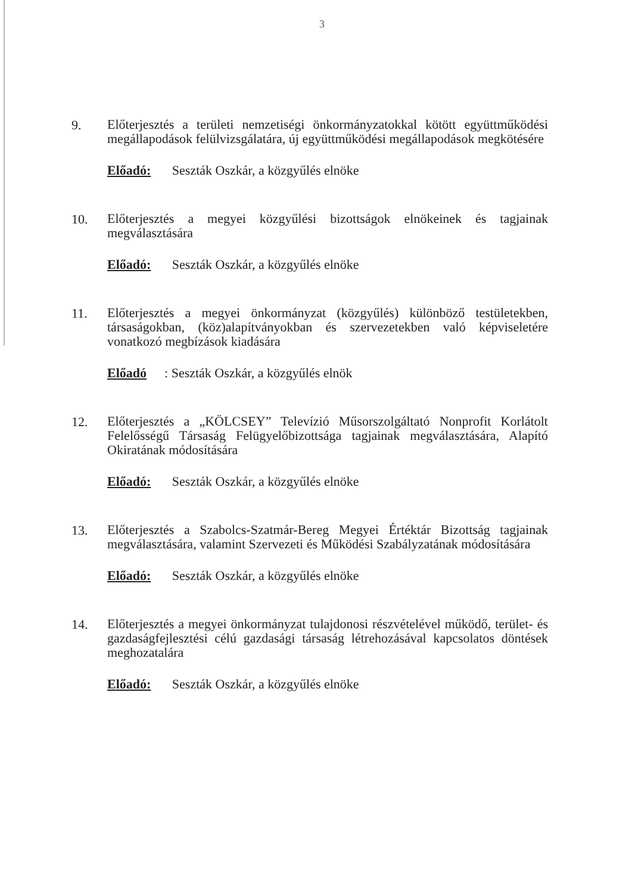3
9.
Előterjesztés a területi nemzetiségi önkormányzatokkal kötött együttműködési megállapodások felülvizsgálatára, új együttműködési megállapodások megkötésére
Előadó: Seszták Oszkár, a közgyűlés elnöke
10.
Előterjesztés a megyei közgyűlési bizottságok elnökeinek és tagjainak megválasztására
Előadó: Seszták Oszkár, a közgyűlés elnöke
11.
Előterjesztés a megyei önkormányzat (közgyűlés) különböző testületekben, társaságokban, (köz)alapítványokban és szervezetekben való képviseletére vonatkozó megbízások kiadására
Előadó: Seszták Oszkár, a közgyűlés elnök
12.
Előterjesztés a „KÖLCSEY” Televízió Műsorszolgáltató Nonprofit Korlátolt Felelősségű Társaság Felügyelőbizottsága tagjainak megválasztására, Alapító Okiratának módosítására
Előadó: Seszták Oszkár, a közgyűlés elnöke
13.
Előterjesztés a Szabolcs-Szatmár-Bereg Megyei Értéktár Bizottság tagjainak megválasztására, valamint Szervezeti és Működési Szabályzatának módosítására
Előadó: Seszták Oszkár, a közgyűlés elnöke
14.
Előterjesztés a megyei önkormányzat tulajdonosi részvételével működő, terület- és gazdaságfejlesztési célú gazdasági társaság létrehozásával kapcsolatos döntések meghozatalára
Előadó: Seszták Oszkár, a közgyűlés elnöke